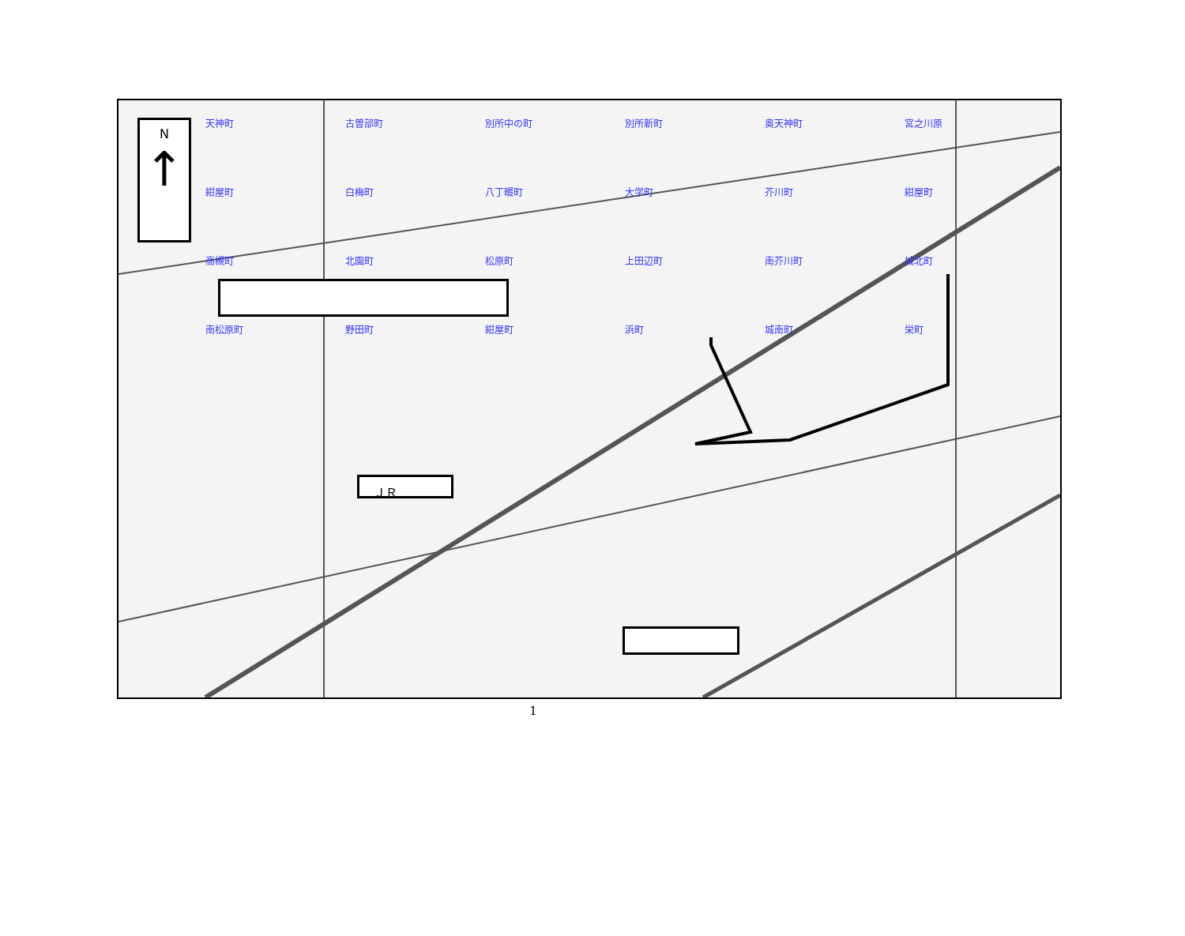N
↑
ＪＲ
天神町 古曽部町 別所中の町 別所新町 奥天神町 宮之川原 紺屋町 白梅町 八丁畷町 大学町 芥川町 紺屋町 高槻町 北園町 松原町 上田辺町 南芥川町 城北町 南松原町 野田町 紺屋町 浜町 城南町 栄町
1